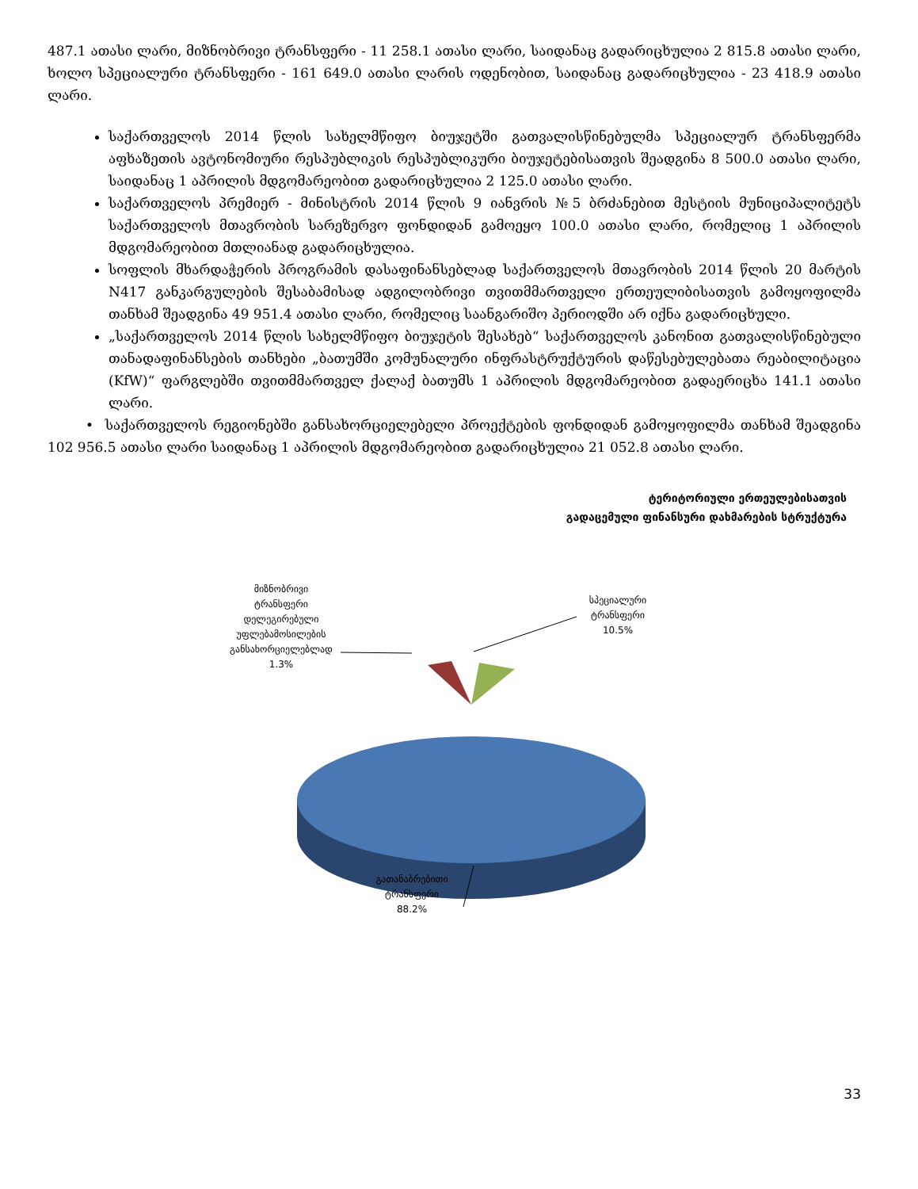487.1 ათასი ლარი, მიზნობრივი ტრანსფერი - 11 258.1 ათასი ლარი, საიდანაც გადარიცხულია 2 815.8 ათასი ლარი, ხოლო სპეციალური ტრანსფერი - 161 649.0 ათასი ლარის ოდენობით, საიდანაც გადარიცხულია - 23 418.9 ათასი ლარი.
საქართველოს 2014 წლის სახელმწიფო ბიუჯეტში გათვალისწინებულმა სპეციალურ ტრანსფერმა აფხაზეთის ავტონომიური რესპუბლიკის რესპუბლიკური ბიუჯეტებისათვის შეადგინა 8 500.0 ათასი ლარი, საიდანაც 1 აპრილის მდგომარეობით გადარიცხულია 2 125.0 ათასი ლარი.
საქართველოს პრემიერ - მინისტრის 2014 წლის 9 იანვრის №5 ბრძანებით მესტიის მუნიციპალიტეტს საქართველოს მთავრობის სარეზერვო ფონდიდან გამოეყო 100.0 ათასი ლარი, რომელიც 1 აპრილის მდგომარეობით მთლიანად გადარიცხულია.
სოფლის მხარდაჭერის პროგრამის დასაფინანსებლად საქართველოს მთავრობის 2014 წლის 20 მარტის N417 განკარგულების შესაბამისად ადგილობრივი თვითმმართველი ერთეულიბისათვის გამოყოფილმა თანხამ შეადგინა 49 951.4 ათასი ლარი, რომელიც საანგარიშო პერიოდში არ იქნა გადარიცხული.
„საქართველოს 2014 წლის სახელმწიფო ბიუჯეტის შესახებ“ საქართველოს კანონით გათვალისწინებული თანადაფინანსების თანხები „ბათუმში კომუნალური ინფრასტრუქტურის დაწესებულებათა რეაბილიტაცია (KfW)“ ფარგლებში თვითმმართველ ქალაქ ბათუმს 1 აპრილის მდგომარეობით გადაერიცხა 141.1 ათასი ლარი.
• საქართველოს რეგიონებში განსახორციელებელი პროექტების ფონდიდან გამოყოფილმა თანხამ შეადგინა 102 956.5 ათასი ლარი საიდანაც 1 აპრილის მდგომარეობით გადარიცხულია 21 052.8 ათასი ლარი.
ტერიტორიული ერთეულებისათვის
გადაცემული ფინანსური დახმარების სტრუქტურა
მიზნობრივი
ტრანსფერი
დელეგირებული
უფლებამოსილების
განსახორციელებლად
1.3%
სპეციალური
ტრანსფერი
10.5%
გათანაბრებითი
ტრანსფერი
88.2%
33